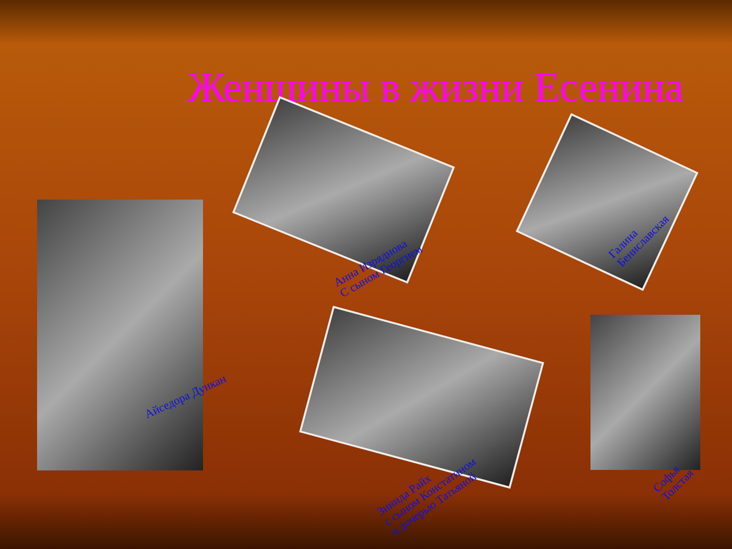Женщины в жизни Есенина
Анна Изряднова
С сыном Георгием
Галина
Бениславская
Айседора Дункан
Зинида Райх
с сыном Констатином
и дочерью Татьяной
Софья
Толстая